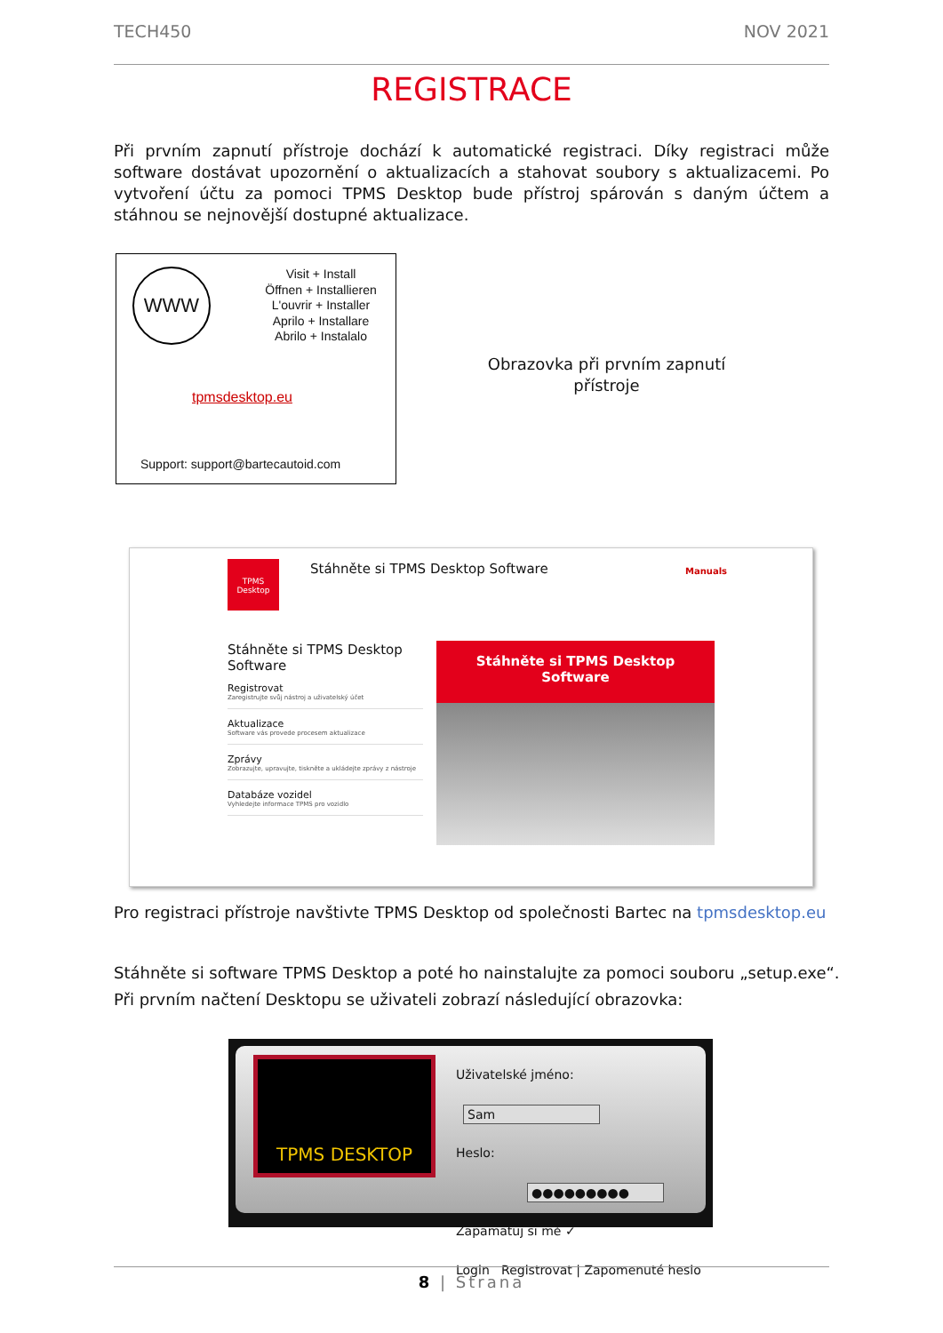TECH450 NOV 2021
REGISTRACE
Při prvním zapnutí přístroje dochází k automatické registraci. Díky registraci může software dostávat upozornění o aktualizacích a stahovat soubory s aktualizacemi. Po vytvoření účtu za pomoci TPMS Desktop bude přístroj spárován s daným účtem a stáhnou se nejnovější dostupné aktualizace.
WWW
Visit + Install
Öffnen + Installieren
L'ouvrir + Installer
Aprilo + Installare
Abrilo + Instalalo
tpmsdesktop.eu
Support: support@bartecautoid.com
Obrazovka při prvním zapnutí přístroje
TPMS
Desktop
Stáhněte si TPMS Desktop Software
Manuals
Stáhněte si TPMS Desktop Software
Registrovat
Zaregistrujte svůj nástroj a uživatelský účet
Aktualizace
Software vás provede procesem aktualizace
Zprávy
Zobrazujte, upravujte, tiskněte a ukládejte zprávy z nástroje
Databáze vozidel
Vyhledejte informace TPMS pro vozidlo
Stáhněte si TPMS Desktop
Software
Pro registraci přístroje navštivte TPMS Desktop od společnosti Bartec na tpmsdesktop.eu
Stáhněte si software TPMS Desktop a poté ho nainstalujte za pomoci souboru „setup.exe“.
Při prvním načtení Desktopu se uživateli zobrazí následující obrazovka:
TPMS DESKTOP
Uživatelské jméno: Sam
Heslo: ●●●●●●●●●
Zapamatuj si mě ✓
Login Registrovat | Zapomenuté heslo
8 | Strana